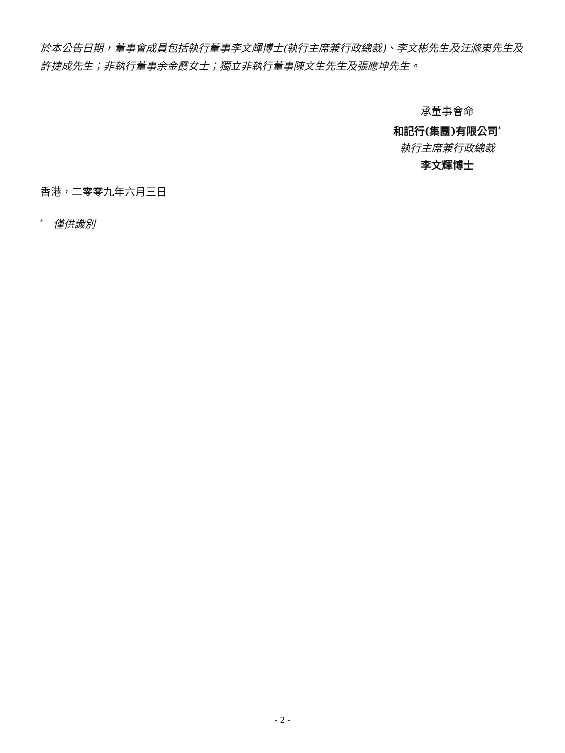於本公告日期，董事會成員包括執行董事李文輝博士(執行主席兼行政總裁)、李文彬先生及汪滌東先生及許捷成先生；非執行董事余金霞女士；獨立非執行董事陳文生先生及張應坤先生。
承董事會命
和記行(集團)有限公司<sup>*</sup>
執行主席兼行政總裁
李文輝博士
香港，二零零九年六月三日
<sup>*</sup> 僅供識別
- 2 -